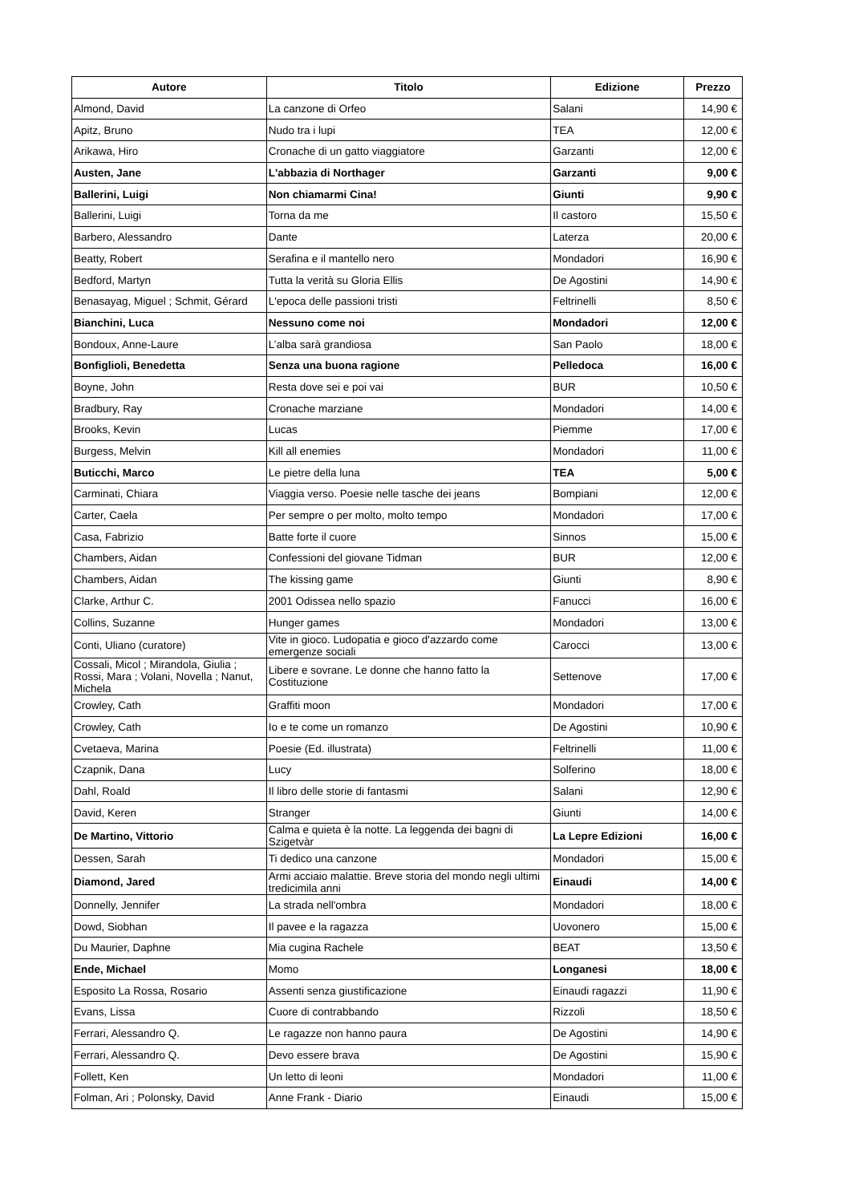| Autore | Titolo | Edizione | Prezzo |
| --- | --- | --- | --- |
| Almond, David | La canzone di Orfeo | Salani | 14,90 € |
| Apitz, Bruno | Nudo tra i lupi | TEA | 12,00 € |
| Arikawa, Hiro | Cronache di un gatto viaggiatore | Garzanti | 12,00 € |
| Austen, Jane | L'abbazia di Northager | Garzanti | 9,00 € |
| Ballerini, Luigi | Non chiamarmi Cina! | Giunti | 9,90 € |
| Ballerini, Luigi | Torna da me | Il castoro | 15,50 € |
| Barbero, Alessandro | Dante | Laterza | 20,00 € |
| Beatty, Robert | Serafina e il mantello nero | Mondadori | 16,90 € |
| Bedford, Martyn | Tutta la verità su Gloria Ellis | De Agostini | 14,90 € |
| Benasayag, Miguel ; Schmit, Gérard | L'epoca delle passioni tristi | Feltrinelli | 8,50 € |
| Bianchini, Luca | Nessuno come noi | Mondadori | 12,00 € |
| Bondoux, Anne-Laure | L’alba sarà grandiosa | San Paolo | 18,00 € |
| Bonfiglioli, Benedetta | Senza una buona ragione | Pelledoca | 16,00 € |
| Boyne, John | Resta dove sei e poi vai | BUR | 10,50 € |
| Bradbury, Ray | Cronache marziane | Mondadori | 14,00 € |
| Brooks, Kevin | Lucas | Piemme | 17,00 € |
| Burgess, Melvin | Kill all enemies | Mondadori | 11,00 € |
| Buticchi, Marco | Le pietre della luna | TEA | 5,00 € |
| Carminati, Chiara | Viaggia verso. Poesie nelle tasche dei jeans | Bompiani | 12,00 € |
| Carter, Caela | Per sempre o per molto, molto tempo | Mondadori | 17,00 € |
| Casa, Fabrizio | Batte forte il cuore | Sinnos | 15,00 € |
| Chambers, Aidan | Confessioni del giovane Tidman | BUR | 12,00 € |
| Chambers, Aidan | The kissing game | Giunti | 8,90 € |
| Clarke, Arthur C. | 2001 Odissea nello spazio | Fanucci | 16,00 € |
| Collins, Suzanne | Hunger games | Mondadori | 13,00 € |
| Conti, Uliano (curatore) | Vite in gioco. Ludopatia e gioco d'azzardo come emergenze sociali | Carocci | 13,00 € |
| Cossali, Micol ; Mirandola, Giulia ; Rossi, Mara ; Volani, Novella ; Nanut, Michela | Libere e sovrane. Le donne che hanno fatto la Costituzione | Settenove | 17,00 € |
| Crowley, Cath | Graffiti moon | Mondadori | 17,00 € |
| Crowley, Cath | Io e te come un romanzo | De Agostini | 10,90 € |
| Cvetaeva, Marina | Poesie (Ed. illustrata) | Feltrinelli | 11,00 € |
| Czapnik, Dana | Lucy | Solferino | 18,00 € |
| Dahl, Roald | Il libro delle storie di fantasmi | Salani | 12,90 € |
| David, Keren | Stranger | Giunti | 14,00 € |
| De Martino, Vittorio | Calma e quieta è la notte. La leggenda dei bagni di Szigetvàr | La Lepre Edizioni | 16,00 € |
| Dessen, Sarah | Ti dedico una canzone | Mondadori | 15,00 € |
| Diamond, Jared | Armi acciaio malattie. Breve storia del mondo negli ultimi tredicimila anni | Einaudi | 14,00 € |
| Donnelly, Jennifer | La strada nell'ombra | Mondadori | 18,00 € |
| Dowd, Siobhan | Il pavee e la ragazza | Uovonero | 15,00 € |
| Du Maurier, Daphne | Mia cugina Rachele | BEAT | 13,50 € |
| Ende, Michael | Momo | Longanesi | 18,00 € |
| Esposito La Rossa, Rosario | Assenti senza giustificazione | Einaudi ragazzi | 11,90 € |
| Evans, Lissa | Cuore di contrabbando | Rizzoli | 18,50 € |
| Ferrari, Alessandro Q. | Le ragazze non hanno paura | De Agostini | 14,90 € |
| Ferrari, Alessandro Q. | Devo essere brava | De Agostini | 15,90 € |
| Follett, Ken | Un letto di leoni | Mondadori | 11,00 € |
| Folman, Ari ; Polonsky, David | Anne Frank - Diario | Einaudi | 15,00 € |